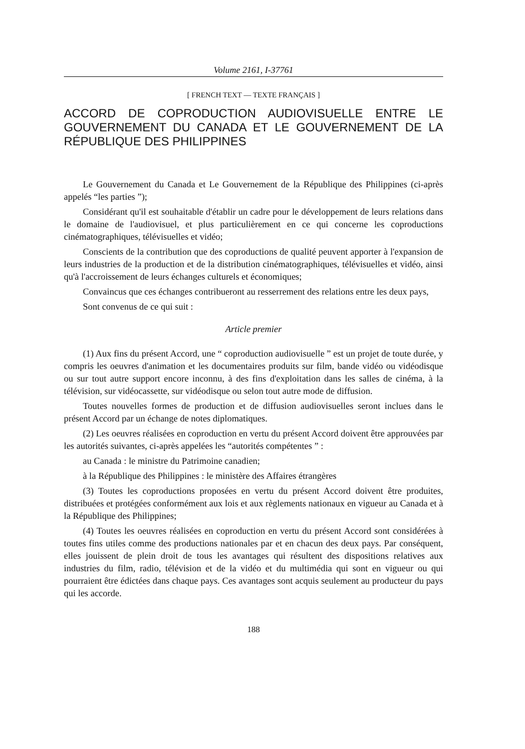Volume 2161, I-37761
[ FRENCH TEXT — TEXTE FRANÇAIS ]
ACCORD DE COPRODUCTION AUDIOVISUELLE ENTRE LE GOUVERNEMENT DU CANADA ET LE GOUVERNEMENT DE LA RÉPUBLIQUE DES PHILIPPINES
Le Gouvernement du Canada et Le Gouvernement de la République des Philippines (ci-après appelés “les parties ”);
Considérant qu'il est souhaitable d'établir un cadre pour le développement de leurs relations dans le domaine de l'audiovisuel, et plus particulièrement en ce qui concerne les coproductions cinématographiques, télévisuelles et vidéo;
Conscients de la contribution que des coproductions de qualité peuvent apporter à l'expansion de leurs industries de la production et de la distribution cinématographiques, télévisuelles et vidéo, ainsi qu'à l'accroissement de leurs échanges culturels et économiques;
Convaincus que ces échanges contribueront au resserrement des relations entre les deux pays,
Sont convenus de ce qui suit :
Article premier
(1) Aux fins du présent Accord, une “ coproduction audiovisuelle ” est un projet de toute durée, y compris les oeuvres d'animation et les documentaires produits sur film, bande vidéo ou vidéodisque ou sur tout autre support encore inconnu, à des fins d'exploitation dans les salles de cinéma, à la télévision, sur vidéocassette, sur vidéodisque ou selon tout autre mode de diffusion.
Toutes nouvelles formes de production et de diffusion audiovisuelles seront inclues dans le présent Accord par un échange de notes diplomatiques.
(2) Les oeuvres réalisées en coproduction en vertu du présent Accord doivent être approuvées par les autorités suivantes, ci-après appelées les “autorités compétentes ” :
au Canada : le ministre du Patrimoine canadien;
à la République des Philippines : le ministère des Affaires étrangères
(3) Toutes les coproductions proposées en vertu du présent Accord doivent être produites, distribuées et protégées conformément aux lois et aux règlements nationaux en vigueur au Canada et à la République des Philippines;
(4) Toutes les oeuvres réalisées en coproduction en vertu du présent Accord sont considérées à toutes fins utiles comme des productions nationales par et en chacun des deux pays. Par conséquent, elles jouissent de plein droit de tous les avantages qui résultent des dispositions relatives aux industries du film, radio, télévision et de la vidéo et du multimédia qui sont en vigueur ou qui pourraient être édictées dans chaque pays. Ces avantages sont acquis seulement au producteur du pays qui les accorde.
188